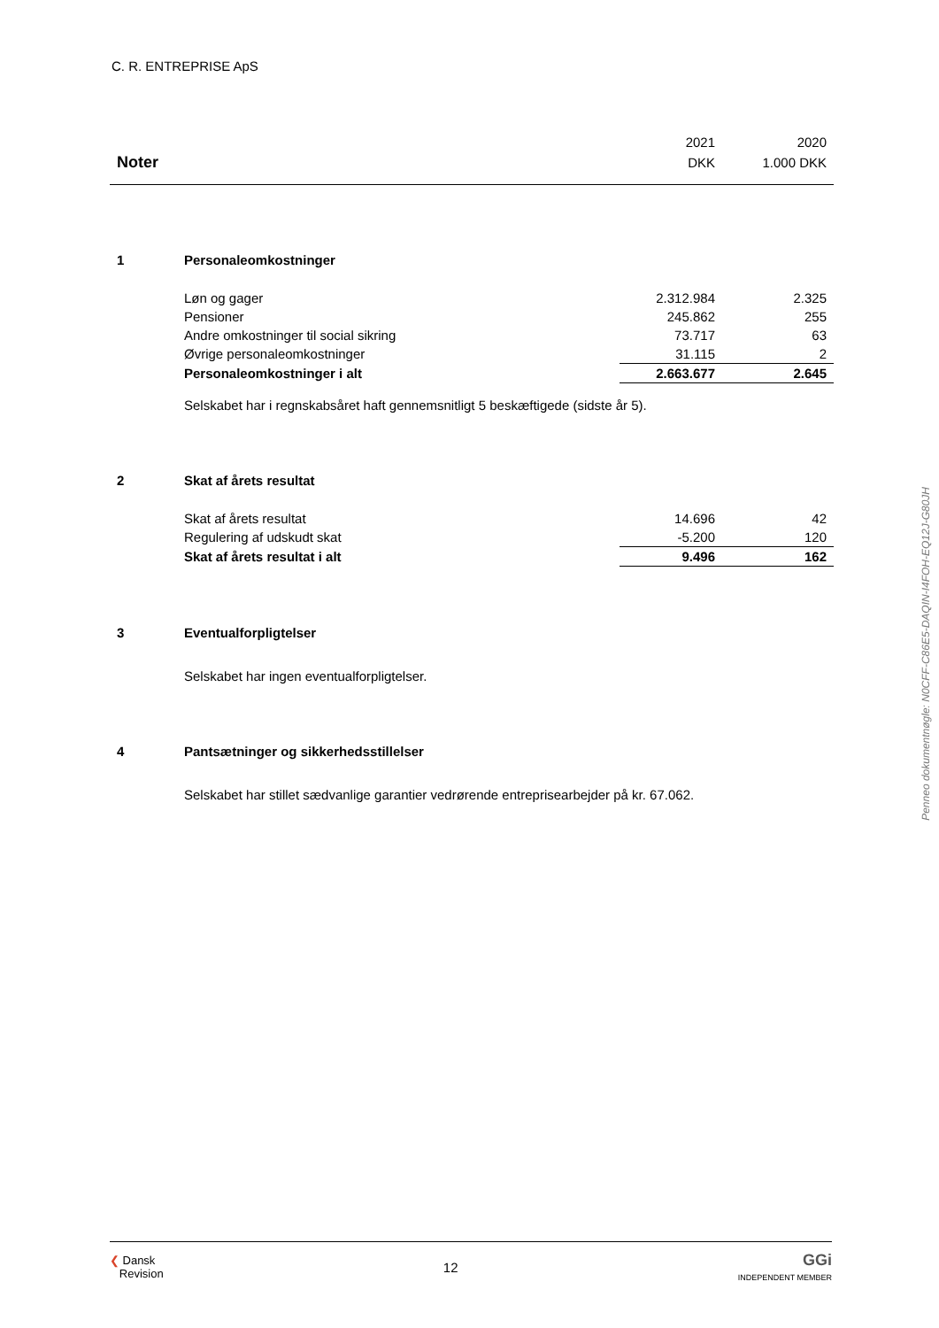C. R. ENTREPRISE ApS
| | | 2021 | 2020 |
| Noter | | DKK | 1.000 DKK |
| 1 | Personaleomkostninger | | |
| | Løn og gager | 2.312.984 | 2.325 |
| | Pensioner | 245.862 | 255 |
| | Andre omkostninger til social sikring | 73.717 | 63 |
| | Øvrige personaleomkostninger | 31.115 | 2 |
| | Personaleomkostninger i alt | 2.663.677 | 2.645 |
| | Selskabet har i regnskabsåret haft gennemsnitligt 5 beskæftigede (sidste år 5). | | |
| 2 | Skat af årets resultat | | |
| | Skat af årets resultat | 14.696 | 42 |
| | Regulering af udskudt skat | -5.200 | 120 |
| | Skat af årets resultat i alt | 9.496 | 162 |
| 3 | Eventualforpligtelser | | |
| | Selskabet har ingen eventualforpligtelser. | | |
| 4 | Pantsætninger og sikkerhedsstillelser | | |
| | Selskabet har stillet sædvanlige garantier vedrørende entreprisearbejder på kr. 67.062. | | |
Penneo dokumentnøgle: N0CFF-C86E5-DAQIN-I4FOH-EQ12J-G80JH
❮ Dansk
Revision
12
GGi
INDEPENDENT MEMBER